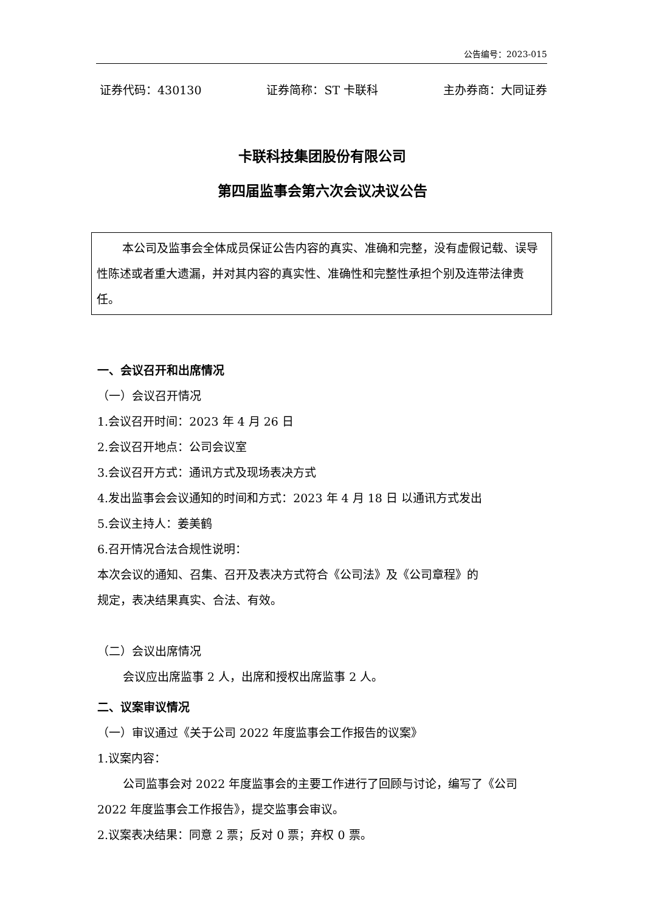公告编号：2023-015
证券代码：430130 证券简称：ST 卡联科 主办券商：大同证券
卡联科技集团股份有限公司
第四届监事会第六次会议决议公告
本公司及监事会全体成员保证公告内容的真实、准确和完整，没有虚假记载、误导性陈述或者重大遗漏，并对其内容的真实性、准确性和完整性承担个别及连带法律责任。
一、会议召开和出席情况
（一）会议召开情况
1.会议召开时间：2023 年 4 月 26 日
2.会议召开地点：公司会议室
3.会议召开方式：通讯方式及现场表决方式
4.发出监事会会议通知的时间和方式：2023 年 4 月 18 日 以通讯方式发出
5.会议主持人：姜美鹤
6.召开情况合法合规性说明：
本次会议的通知、召集、召开及表决方式符合《公司法》及《公司章程》的
规定，表决结果真实、合法、有效。
（二）会议出席情况
会议应出席监事 2 人，出席和授权出席监事 2 人。
二、议案审议情况
（一）审议通过《关于公司 2022 年度监事会工作报告的议案》
1.议案内容：
公司监事会对 2022 年度监事会的主要工作进行了回顾与讨论，编写了《公司 2022 年度监事会工作报告》，提交监事会审议。
2.议案表决结果：同意 2 票；反对 0 票；弃权 0 票。